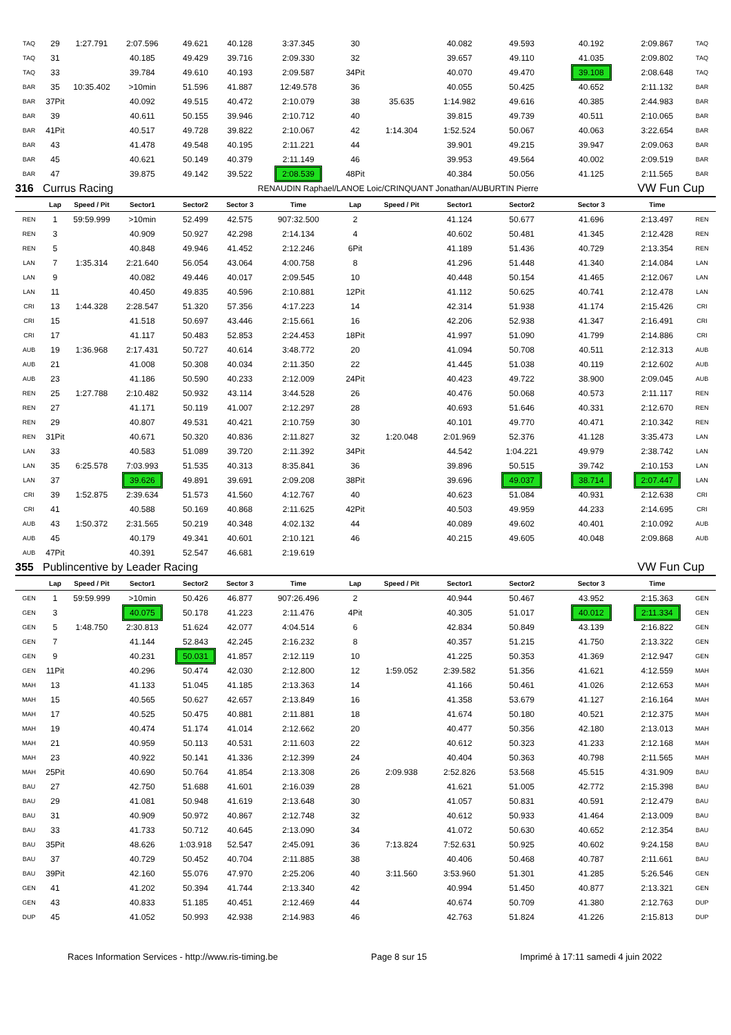| TAQ | 29 | 1:27.791 | 2:07.596 | 49.621 | 40.128 | 3:37.345 | 30 | | 40.082 | 49.593 | 40.192 | 2:09.867 | TAQ |
| TAQ | 31 | | 40.185 | 49.429 | 39.716 | 2:09.330 | 32 | | 39.657 | 49.110 | 41.035 | 2:09.802 | TAQ |
| TAQ | 33 | | 39.784 | 49.610 | 40.193 | 2:09.587 | 34Pit | | 40.070 | 49.470 | 39.108 | 2:08.648 | TAQ |
| BAR | 35 | 10:35.402 | >10min | 51.596 | 41.887 | 12:49.578 | 36 | | 40.055 | 50.425 | 40.652 | 2:11.132 | BAR |
| BAR | 37Pit | | 40.092 | 49.515 | 40.472 | 2:10.079 | 38 | 35.635 | 1:14.982 | 49.616 | 40.385 | 2:44.983 | BAR |
| BAR | 39 | | 40.611 | 50.155 | 39.946 | 2:10.712 | 40 | | 39.815 | 49.739 | 40.511 | 2:10.065 | BAR |
| BAR | 41Pit | | 40.517 | 49.728 | 39.822 | 2:10.067 | 42 | 1:14.304 | 1:52.524 | 50.067 | 40.063 | 3:22.654 | BAR |
| BAR | 43 | | 41.478 | 49.548 | 40.195 | 2:11.221 | 44 | | 39.901 | 49.215 | 39.947 | 2:09.063 | BAR |
| BAR | 45 | | 40.621 | 50.149 | 40.379 | 2:11.149 | 46 | | 39.953 | 49.564 | 40.002 | 2:09.519 | BAR |
| BAR | 47 | | 39.875 | 49.142 | 39.522 | 2:08.539 | 48Pit | | 40.384 | 50.056 | 41.125 | 2:11.565 | BAR |
| 316 | Currus Racing | | | | | RENAUDIN Raphael/LANOE Loic/CRINQUANT Jonathan/AUBURTIN Pierre | | | | | | VW Fun Cup | |
| | Lap | Speed / Pit | Sector1 | Sector2 | Sector 3 | Time | Lap | Speed / Pit | Sector1 | Sector2 | Sector 3 | Time | |
| REN | 1 | 59:59.999 | >10min | 52.499 | 42.575 | 907:32.500 | 2 | | 41.124 | 50.677 | 41.696 | 2:13.497 | REN |
| REN | 3 | | 40.909 | 50.927 | 42.298 | 2:14.134 | 4 | | 40.602 | 50.481 | 41.345 | 2:12.428 | REN |
| REN | 5 | | 40.848 | 49.946 | 41.452 | 2:12.246 | 6Pit | | 41.189 | 51.436 | 40.729 | 2:13.354 | REN |
| LAN | 7 | 1:35.314 | 2:21.640 | 56.054 | 43.064 | 4:00.758 | 8 | | 41.296 | 51.448 | 41.340 | 2:14.084 | LAN |
| LAN | 9 | | 40.082 | 49.446 | 40.017 | 2:09.545 | 10 | | 40.448 | 50.154 | 41.465 | 2:12.067 | LAN |
| LAN | 11 | | 40.450 | 49.835 | 40.596 | 2:10.881 | 12Pit | | 41.112 | 50.625 | 40.741 | 2:12.478 | LAN |
| CRI | 13 | 1:44.328 | 2:28.547 | 51.320 | 57.356 | 4:17.223 | 14 | | 42.314 | 51.938 | 41.174 | 2:15.426 | CRI |
| CRI | 15 | | 41.518 | 50.697 | 43.446 | 2:15.661 | 16 | | 42.206 | 52.938 | 41.347 | 2:16.491 | CRI |
| CRI | 17 | | 41.117 | 50.483 | 52.853 | 2:24.453 | 18Pit | | 41.997 | 51.090 | 41.799 | 2:14.886 | CRI |
| AUB | 19 | 1:36.968 | 2:17.431 | 50.727 | 40.614 | 3:48.772 | 20 | | 41.094 | 50.708 | 40.511 | 2:12.313 | AUB |
| AUB | 21 | | 41.008 | 50.308 | 40.034 | 2:11.350 | 22 | | 41.445 | 51.038 | 40.119 | 2:12.602 | AUB |
| AUB | 23 | | 41.186 | 50.590 | 40.233 | 2:12.009 | 24Pit | | 40.423 | 49.722 | 38.900 | 2:09.045 | AUB |
| REN | 25 | 1:27.788 | 2:10.482 | 50.932 | 43.114 | 3:44.528 | 26 | | 40.476 | 50.068 | 40.573 | 2:11.117 | REN |
| REN | 27 | | 41.171 | 50.119 | 41.007 | 2:12.297 | 28 | | 40.693 | 51.646 | 40.331 | 2:12.670 | REN |
| REN | 29 | | 40.807 | 49.531 | 40.421 | 2:10.759 | 30 | | 40.101 | 49.770 | 40.471 | 2:10.342 | REN |
| REN | 31Pit | | 40.671 | 50.320 | 40.836 | 2:11.827 | 32 | 1:20.048 | 2:01.969 | 52.376 | 41.128 | 3:35.473 | LAN |
| LAN | 33 | | 40.583 | 51.089 | 39.720 | 2:11.392 | 34Pit | | 44.542 | 1:04.221 | 49.979 | 2:38.742 | LAN |
| LAN | 35 | 6:25.578 | 7:03.993 | 51.535 | 40.313 | 8:35.841 | 36 | | 39.896 | 50.515 | 39.742 | 2:10.153 | LAN |
| LAN | 37 | | 39.626 | 49.891 | 39.691 | 2:09.208 | 38Pit | | 39.696 | 49.037 | 38.714 | 2:07.447 | LAN |
| CRI | 39 | 1:52.875 | 2:39.634 | 51.573 | 41.560 | 4:12.767 | 40 | | 40.623 | 51.084 | 40.931 | 2:12.638 | CRI |
| CRI | 41 | | 40.588 | 50.169 | 40.868 | 2:11.625 | 42Pit | | 40.503 | 49.959 | 44.233 | 2:14.695 | CRI |
| AUB | 43 | 1:50.372 | 2:31.565 | 50.219 | 40.348 | 4:02.132 | 44 | | 40.089 | 49.602 | 40.401 | 2:10.092 | AUB |
| AUB | 45 | | 40.179 | 49.341 | 40.601 | 2:10.121 | 46 | | 40.215 | 49.605 | 40.048 | 2:09.868 | AUB |
| AUB | 47Pit | | 40.391 | 52.547 | 46.681 | 2:19.619 | | | | | | | |
| 355 | Publincentive by Leader Racing | | | | | | | | | | | VW Fun Cup | |
| | Lap | Speed / Pit | Sector1 | Sector2 | Sector 3 | Time | Lap | Speed / Pit | Sector1 | Sector2 | Sector 3 | Time | |
| GEN | 1 | 59:59.999 | >10min | 50.426 | 46.877 | 907:26.496 | 2 | | 40.944 | 50.467 | 43.952 | 2:15.363 | GEN |
| GEN | 3 | | 40.075 | 50.178 | 41.223 | 2:11.476 | 4Pit | | 40.305 | 51.017 | 40.012 | 2:11.334 | GEN |
| GEN | 5 | 1:48.750 | 2:30.813 | 51.624 | 42.077 | 4:04.514 | 6 | | 42.834 | 50.849 | 43.139 | 2:16.822 | GEN |
| GEN | 7 | | 41.144 | 52.843 | 42.245 | 2:16.232 | 8 | | 40.357 | 51.215 | 41.750 | 2:13.322 | GEN |
| GEN | 9 | | 40.231 | 50.031 | 41.857 | 2:12.119 | 10 | | 41.225 | 50.353 | 41.369 | 2:12.947 | GEN |
| GEN | 11Pit | | 40.296 | 50.474 | 42.030 | 2:12.800 | 12 | 1:59.052 | 2:39.582 | 51.356 | 41.621 | 4:12.559 | MAH |
| MAH | 13 | | 41.133 | 51.045 | 41.185 | 2:13.363 | 14 | | 41.166 | 50.461 | 41.026 | 2:12.653 | MAH |
| MAH | 15 | | 40.565 | 50.627 | 42.657 | 2:13.849 | 16 | | 41.358 | 53.679 | 41.127 | 2:16.164 | MAH |
| MAH | 17 | | 40.525 | 50.475 | 40.881 | 2:11.881 | 18 | | 41.674 | 50.180 | 40.521 | 2:12.375 | MAH |
| MAH | 19 | | 40.474 | 51.174 | 41.014 | 2:12.662 | 20 | | 40.477 | 50.356 | 42.180 | 2:13.013 | MAH |
| MAH | 21 | | 40.959 | 50.113 | 40.531 | 2:11.603 | 22 | | 40.612 | 50.323 | 41.233 | 2:12.168 | MAH |
| MAH | 23 | | 40.922 | 50.141 | 41.336 | 2:12.399 | 24 | | 40.404 | 50.363 | 40.798 | 2:11.565 | MAH |
| MAH | 25Pit | | 40.690 | 50.764 | 41.854 | 2:13.308 | 26 | 2:09.938 | 2:52.826 | 53.568 | 45.515 | 4:31.909 | BAU |
| BAU | 27 | | 42.750 | 51.688 | 41.601 | 2:16.039 | 28 | | 41.621 | 51.005 | 42.772 | 2:15.398 | BAU |
| BAU | 29 | | 41.081 | 50.948 | 41.619 | 2:13.648 | 30 | | 41.057 | 50.831 | 40.591 | 2:12.479 | BAU |
| BAU | 31 | | 40.909 | 50.972 | 40.867 | 2:12.748 | 32 | | 40.612 | 50.933 | 41.464 | 2:13.009 | BAU |
| BAU | 33 | | 41.733 | 50.712 | 40.645 | 2:13.090 | 34 | | 41.072 | 50.630 | 40.652 | 2:12.354 | BAU |
| BAU | 35Pit | | 48.626 | 1:03.918 | 52.547 | 2:45.091 | 36 | 7:13.824 | 7:52.631 | 50.925 | 40.602 | 9:24.158 | BAU |
| BAU | 37 | | 40.729 | 50.452 | 40.704 | 2:11.885 | 38 | | 40.406 | 50.468 | 40.787 | 2:11.661 | BAU |
| BAU | 39Pit | | 42.160 | 55.076 | 47.970 | 2:25.206 | 40 | 3:11.560 | 3:53.960 | 51.301 | 41.285 | 5:26.546 | GEN |
| GEN | 41 | | 41.202 | 50.394 | 41.744 | 2:13.340 | 42 | | 40.994 | 51.450 | 40.877 | 2:13.321 | GEN |
| GEN | 43 | | 40.833 | 51.185 | 40.451 | 2:12.469 | 44 | | 40.674 | 50.709 | 41.380 | 2:12.763 | DUP |
| DUP | 45 | | 41.052 | 50.993 | 42.938 | 2:14.983 | 46 | | 42.763 | 51.824 | 41.226 | 2:15.813 | DUP |
Races Information Services - http://www.ris-timing.be Page 8 sur 15 Imprimé à 17:11 samedi 4 juin 2022